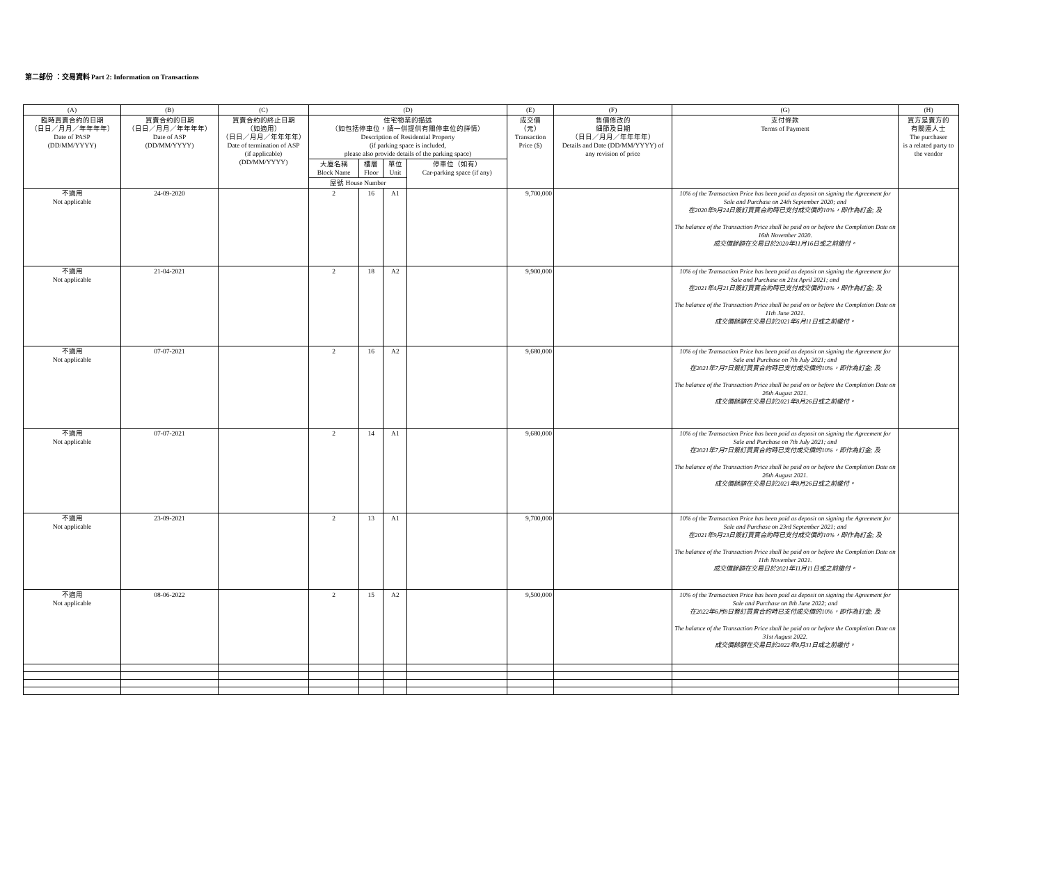第二部份 ：交易資料 Part 2: Information on Transactions
| (A) | (B) | (C) | (D) | | | | (E) | (F) | (G) | (H) |
| --- | --- | --- | --- | --- | --- | --- | --- | --- | --- | --- |
| 臨時買賣合約的日期 （日日／月月／年年年年） Date of PASP (DD/MM/YYYY) | 買賣合約的日期 （日日／月月／年年年年） Date of ASP (DD/MM/YYYY) | 買賣合約的終止日期 （如適用） （日日／月月／年年年年） Date of termination of ASP (if applicable) (DD/MM/YYYY) | 住宅物業的描述 （如包括停車位，請一併提供有關停車位的詳情） Description of Residential Property (if parking space is included, please also provide details of the parking space) | | | | 成交價 （元） Transaction Price ($) | 售價修改的 細節及日期 （日日／月月／年年年年） Details and Date (DD/MM/YYYY) of any revision of price | 支付條款 Terms of Payment | 買方是賣方的 有關連人士 The purchaser is a related party to the vendor |
| | | | 大廈名稱 Block Name | 樓層 Floor | 單位 Unit | 停車位（如有） Car-parking space (if any) | | | | |
| | | | 屋號 House Number | | | | | | | |
| 不適用 Not applicable | 24-09-2020 | | 2 | 16 | A1 | | 9,700,000 | | 10% of the Transaction Price has been paid as deposit on signing the Agreement for Sale and Purchase on 24th September 2020; and 在2020年9月24日簽訂買賣合約時已支付成交價的10%，即作為訂金; 及 The balance of the Transaction Price shall be paid on or before the Completion Date on 16th November 2020. 成交價餘額在交易日於2020年11月16日或之前繳付。 | |
| 不適用 Not applicable | 21-04-2021 | | 2 | 18 | A2 | | 9,900,000 | | 10% of the Transaction Price has been paid as deposit on signing the Agreement for Sale and Purchase on 21st April 2021; and 在2021年4月21日簽訂買賣合約時已支付成交價的10%，即作為訂金; 及 The balance of the Transaction Price shall be paid on or before the Completion Date on 11th June 2021. 成交價餘額在交易日於2021年6月11日或之前繳付。 | |
| 不適用 Not applicable | 07-07-2021 | | 2 | 16 | A2 | | 9,680,000 | | 10% of the Transaction Price has been paid as deposit on signing the Agreement for Sale and Purchase on 7th July 2021; and 在2021年7月7日簽訂買賣合約時已支付成交價的10%，即作為訂金; 及 The balance of the Transaction Price shall be paid on or before the Completion Date on 26th August 2021. 成交價餘額在交易日於2021年8月26日或之前繳付。 | |
| 不適用 Not applicable | 07-07-2021 | | 2 | 14 | A1 | | 9,680,000 | | 10% of the Transaction Price has been paid as deposit on signing the Agreement for Sale and Purchase on 7th July 2021; and 在2021年7月7日簽訂買賣合約時已支付成交價的10%，即作為訂金; 及 The balance of the Transaction Price shall be paid on or before the Completion Date on 26th August 2021. 成交價餘額在交易日於2021年8月26日或之前繳付。 | |
| 不適用 Not applicable | 23-09-2021 | | 2 | 13 | A1 | | 9,700,000 | | 10% of the Transaction Price has been paid as deposit on signing the Agreement for Sale and Purchase on 23rd September 2021; and 在2021年9月23日簽訂買賣合約時已支付成交價的10%，即作為訂金; 及 The balance of the Transaction Price shall be paid on or before the Completion Date on 11th November 2021. 成交價餘額在交易日於2021年11月11日或之前繳付。 | |
| 不適用 Not applicable | 08-06-2022 | | 2 | 15 | A2 | | 9,500,000 | | 10% of the Transaction Price has been paid as deposit on signing the Agreement for Sale and Purchase on 8th June 2022; and 在2022年6月8日簽訂買賣合約時已支付成交價的10%，即作為訂金; 及 The balance of the Transaction Price shall be paid on or before the Completion Date on 31st August 2022. 成交價餘額在交易日於2022年8月31日或之前繳付。 | |